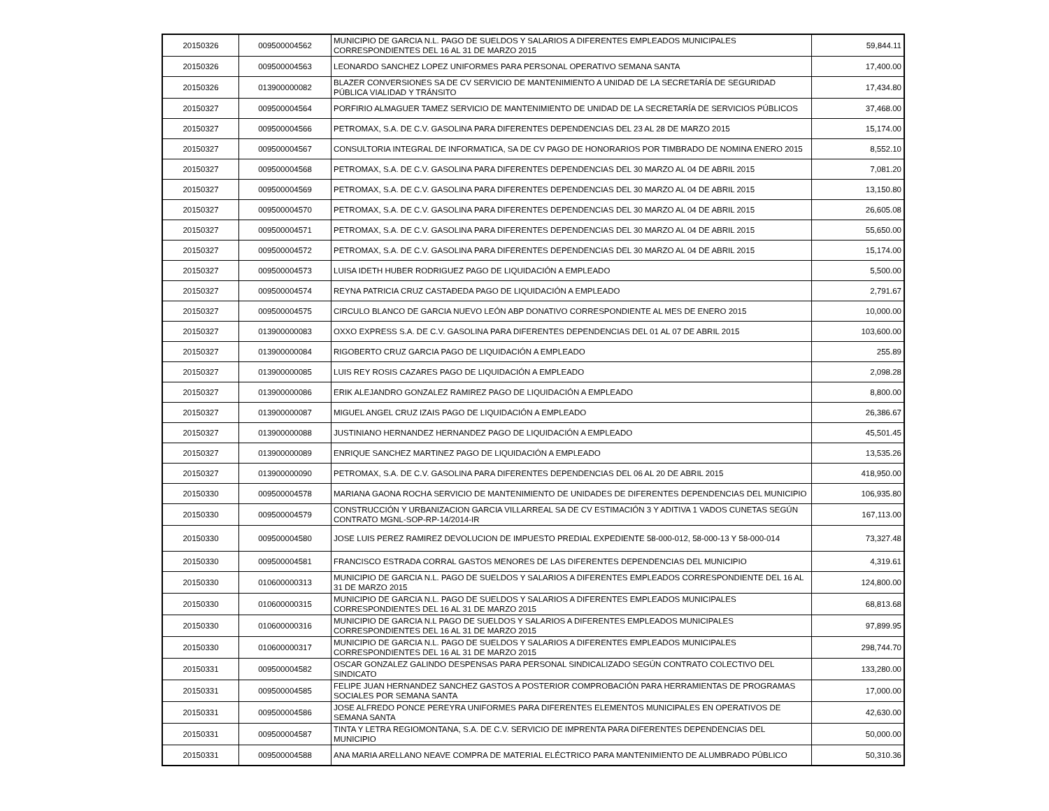| 20150326 | 009500004562 | MUNICIPIO DE GARCIA N.L. PAGO DE SUELDOS Y SALARIOS A DIFERENTES EMPLEADOS MUNICIPALES CORRESPONDIENTES DEL 16 AL 31 DE MARZO 2015 | 59,844.11 |
| 20150326 | 009500004563 | LEONARDO SANCHEZ LOPEZ UNIFORMES PARA PERSONAL OPERATIVO SEMANA SANTA | 17,400.00 |
| 20150326 | 013900000082 | BLAZER CONVERSIONES SA DE CV SERVICIO DE MANTENIMIENTO A UNIDAD DE LA SECRETARÍA DE SEGURIDAD PÚBLICA VIALIDAD Y TRÁNSITO | 17,434.80 |
| 20150327 | 009500004564 | PORFIRIO ALMAGUER TAMEZ SERVICIO DE MANTENIMIENTO DE UNIDAD DE LA SECRETARÍA DE SERVICIOS PÚBLICOS | 37,468.00 |
| 20150327 | 009500004566 | PETROMAX, S.A. DE C.V. GASOLINA PARA DIFERENTES DEPENDENCIAS DEL 23 AL 28 DE MARZO 2015 | 15,174.00 |
| 20150327 | 009500004567 | CONSULTORIA INTEGRAL DE INFORMATICA, SA DE CV PAGO DE HONORARIOS POR TIMBRADO DE NOMINA ENERO 2015 | 8,552.10 |
| 20150327 | 009500004568 | PETROMAX, S.A. DE C.V. GASOLINA PARA DIFERENTES DEPENDENCIAS DEL 30 MARZO AL 04 DE ABRIL 2015 | 7,081.20 |
| 20150327 | 009500004569 | PETROMAX, S.A. DE C.V. GASOLINA PARA DIFERENTES DEPENDENCIAS DEL 30 MARZO AL 04 DE ABRIL 2015 | 13,150.80 |
| 20150327 | 009500004570 | PETROMAX, S.A. DE C.V. GASOLINA PARA DIFERENTES DEPENDENCIAS DEL 30 MARZO AL 04 DE ABRIL 2015 | 26,605.08 |
| 20150327 | 009500004571 | PETROMAX, S.A. DE C.V. GASOLINA PARA DIFERENTES DEPENDENCIAS DEL 30 MARZO AL 04 DE ABRIL 2015 | 55,650.00 |
| 20150327 | 009500004572 | PETROMAX, S.A. DE C.V. GASOLINA PARA DIFERENTES DEPENDENCIAS DEL 30 MARZO AL 04 DE ABRIL 2015 | 15,174.00 |
| 20150327 | 009500004573 | LUISA IDETH HUBER RODRIGUEZ PAGO DE LIQUIDACIÓN A EMPLEADO | 5,500.00 |
| 20150327 | 009500004574 | REYNA PATRICIA CRUZ CASTAÐEDA PAGO DE LIQUIDACIÓN A EMPLEADO | 2,791.67 |
| 20150327 | 009500004575 | CIRCULO BLANCO DE GARCIA NUEVO LEÓN ABP DONATIVO CORRESPONDIENTE AL MES DE ENERO 2015 | 10,000.00 |
| 20150327 | 013900000083 | OXXO EXPRESS S.A. DE C.V. GASOLINA PARA DIFERENTES DEPENDENCIAS DEL 01 AL 07 DE ABRIL 2015 | 103,600.00 |
| 20150327 | 013900000084 | RIGOBERTO CRUZ GARCIA PAGO DE LIQUIDACIÓN A EMPLEADO | 255.89 |
| 20150327 | 013900000085 | LUIS REY ROSIS CAZARES PAGO DE LIQUIDACIÓN A EMPLEADO | 2,098.28 |
| 20150327 | 013900000086 | ERIK ALEJANDRO GONZALEZ RAMIREZ PAGO DE LIQUIDACIÓN A EMPLEADO | 8,800.00 |
| 20150327 | 013900000087 | MIGUEL ANGEL CRUZ IZAIS PAGO DE LIQUIDACIÓN A EMPLEADO | 26,386.67 |
| 20150327 | 013900000088 | JUSTINIANO HERNANDEZ HERNANDEZ PAGO DE LIQUIDACIÓN A EMPLEADO | 45,501.45 |
| 20150327 | 013900000089 | ENRIQUE SANCHEZ MARTINEZ PAGO DE LIQUIDACIÓN A EMPLEADO | 13,535.26 |
| 20150327 | 013900000090 | PETROMAX, S.A. DE C.V. GASOLINA PARA DIFERENTES DEPENDENCIAS DEL 06 AL 20 DE ABRIL 2015 | 418,950.00 |
| 20150330 | 009500004578 | MARIANA GAONA ROCHA SERVICIO DE MANTENIMIENTO DE UNIDADES DE DIFERENTES DEPENDENCIAS DEL MUNICIPIO | 106,935.80 |
| 20150330 | 009500004579 | CONSTRUCCIÓN Y URBANIZACION GARCIA VILLARREAL SA DE CV ESTIMACIÓN 3 Y ADITIVA 1 VADOS CUNETAS SEGÚN CONTRATO MGNL-SOP-RP-14/2014-IR | 167,113.00 |
| 20150330 | 009500004580 | JOSE LUIS PEREZ RAMIREZ DEVOLUCION DE IMPUESTO PREDIAL EXPEDIENTE 58-000-012, 58-000-13 Y 58-000-014 | 73,327.48 |
| 20150330 | 009500004581 | FRANCISCO ESTRADA CORRAL GASTOS MENORES DE LAS DIFERENTES DEPENDENCIAS DEL MUNICIPIO | 4,319.61 |
| 20150330 | 010600000313 | MUNICIPIO DE GARCIA N.L. PAGO DE SUELDOS Y SALARIOS A DIFERENTES EMPLEADOS CORRESPONDIENTE DEL 16 AL 31 DE MARZO 2015 | 124,800.00 |
| 20150330 | 010600000315 | MUNICIPIO DE GARCIA N.L. PAGO DE SUELDOS Y SALARIOS A DIFERENTES EMPLEADOS MUNICIPALES CORRESPONDIENTES DEL 16 AL 31 DE MARZO 2015 | 68,813.68 |
| 20150330 | 010600000316 | MUNICIPIO DE GARCIA N.L PAGO DE SUELDOS Y SALARIOS A DIFERENTES EMPLEADOS MUNICIPALES CORRESPONDIENTES DEL 16 AL 31 DE MARZO 2015 | 97,899.95 |
| 20150330 | 010600000317 | MUNICIPIO DE GARCIA N.L. PAGO DE SUELDOS Y SALARIOS A DIFERENTES EMPLEADOS MUNICIPALES CORRESPONDIENTES DEL 16 AL 31 DE MARZO 2015 | 298,744.70 |
| 20150331 | 009500004582 | OSCAR GONZALEZ GALINDO DESPENSAS PARA PERSONAL SINDICALIZADO SEGÚN CONTRATO COLECTIVO DEL SINDICATO | 133,280.00 |
| 20150331 | 009500004585 | FELIPE JUAN HERNANDEZ SANCHEZ GASTOS A POSTERIOR COMPROBACIÓN PARA HERRAMIENTAS DE PROGRAMAS SOCIALES POR SEMANA SANTA | 17,000.00 |
| 20150331 | 009500004586 | JOSE ALFREDO PONCE PEREYRA UNIFORMES PARA DIFERENTES ELEMENTOS MUNICIPALES EN OPERATIVOS DE SEMANA SANTA | 42,630.00 |
| 20150331 | 009500004587 | TINTA Y LETRA REGIOMONTANA, S.A. DE C.V. SERVICIO DE IMPRENTA PARA DIFERENTES DEPENDENCIAS DEL MUNICIPIO | 50,000.00 |
| 20150331 | 009500004588 | ANA MARIA ARELLANO NEAVE COMPRA DE MATERIAL ELÉCTRICO PARA MANTENIMIENTO DE ALUMBRADO PÚBLICO | 50,310.36 |